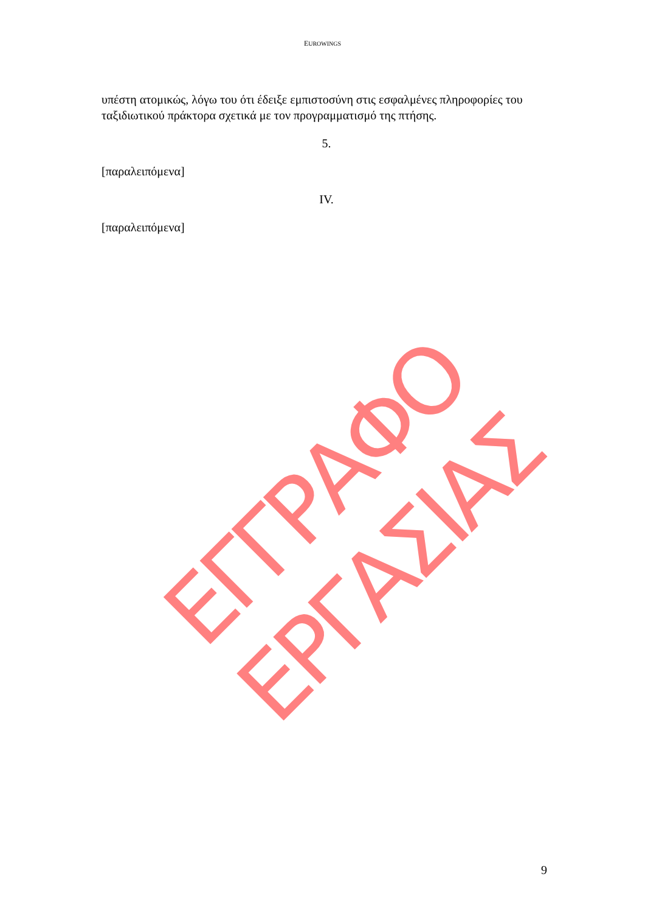EUROWINGS
υπέστη ατομικώς, λόγω του ότι έδειξε εμπιστοσύνη στις εσφαλμένες πληροφορίες του ταξιδιωτικού πράκτορα σχετικά με τον προγραμματισμό της πτήσης.
5.
[παραλειπόμενα]
IV.
[παραλειπόμενα]
ΕΓΓΡΑΦΟ ΕΡΓΑΣΙΑΣ
9